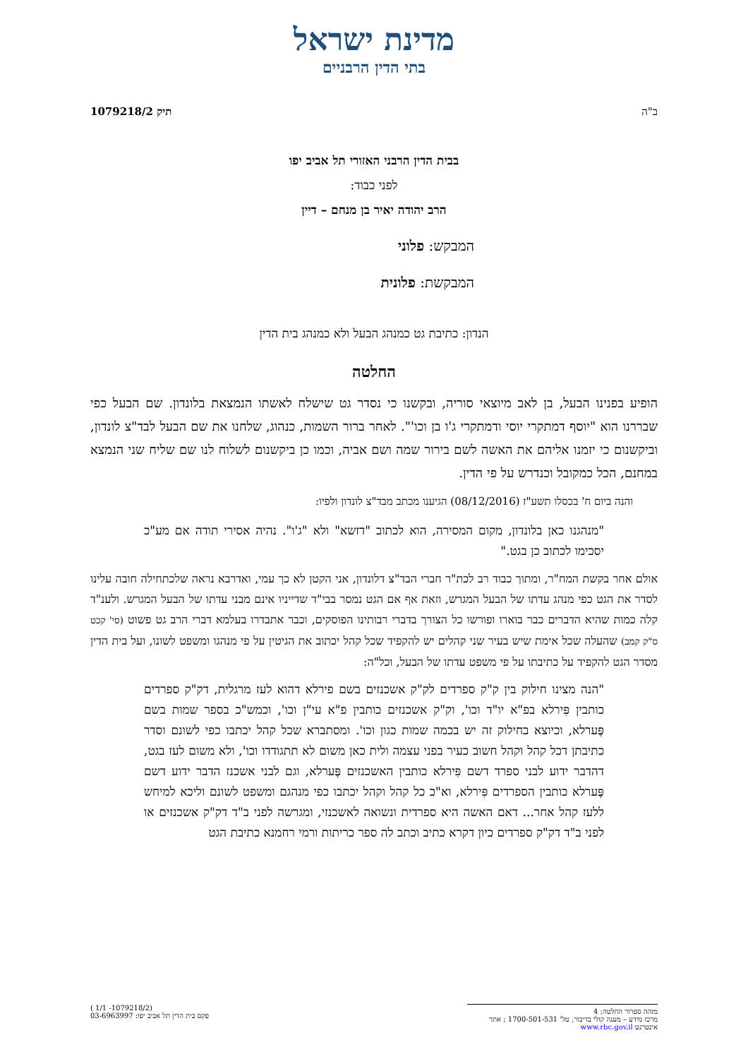מדינת ישראל
בתי הדין הרבניים
ב"ה תיק 1079218/2
בבית הדין הרבני האזורי תל אביב יפו
לפני כבוד:
הרב יהודה יאיר בן מנחם – דיין
המבקש: פלוני
המבקשת: פלונית
הנדון: כתיבת גט כמנהג הבעל ולא כמנהג בית הדין
החלטה
הופיע בפנינו הבעל, בן לאב מיוצאי סוריה, ובקשנו כי נסדר גט שישלח לאשתו הנמצאת בלונדון. שם הבעל כפי שבררנו הוא "יוסף דמתקרי יוסי ודמתקרי ג'ו בן וכו'". לאחר ברור השמות, כנהוג, שלחנו את שם הבעל לבד"צ לונדון, וביקשנום כי יזמנו אליהם את האשה לשם בירור שמה ושם אביה, וכמו כן ביקשנום לשלוח לנו שם שליח שני הנמצא במחנם, הכל כמקובל וכנדרש על פי הדין.
והנה ביום ח' בכסלו תשע"ז (08/12/2016) הגיענו מכתב מבד"צ לונדון ולפיו:
"מנהגנו כאן בלונדון, מקום המסירה, הוא לכתוב "דזשא" ולא "ג'ו". נהיה אסירי תודה אם מע"כ יסכימו לכתוב כן בגט."
אולם אחר בקשת המח"ר, ומתוך כבוד רב לכת"ר חברי הבד"צ דלונדון, אני הקטן לא כך עמי, ואדרבא נראה שלכתחילה חובה עלינו לסדר את הגט כפי מנהג עדתו של הבעל המגרש, וזאת אף אם הגט נמסר בבי"ד שדייניו אינם מבני עדתו של הבעל המגרש. ולענ"ד קלה כמות שהיא הדברים כבר בוארו ופורשו כל הצורך בדברי רבותינו הפוסקים, וכבר אתבדרו בעלמא דברי הרב גט פשוט (סי' קכט ס"ק קמב) שהעלה שכל אימת שיש בעיר שני קהלים יש להקפיד שכל קהל יכתוב את הגיטין על פי מנהגו ומשפט לשונו, ועל בית הדין מסדר הגט להקפיד על כתיבתו על פי משפט עדתו של הבעל, וכל"ה:
"הנה מצינו חילוק בין ק"ק ספרדים לק"ק אשכנזים בשם פירלא דהוא לעז מרגלית, דק"ק ספרדים כותבין פִּירלא בפ"א יו"ד וכו', וק"ק אשכנזים כותבין פ"א עי"ן וכו', וכמש"כ בספר שמות בשם פֶּערלא, וכיוצא בחילוק זה יש בכמה שמות כגון וכו'. ומסתברא שכל קהל יכתבו כפי לשונם וסדר כתיבתן דכל קהל וקהל חשוב כעיר בפני עצמה ולית כאן משום לא תתגודדו וכו', ולא משום לעז בגט, דהדבר ידוע לבני ספרד דשם פִּירלא כותבין האשכנזים פֶּערלא, וגם לבני אשכנז הדבר ידוע דשם פֶּערלא כותבין הספרדים פִּירלא, וא"כ כל קהל וקהל יכתבו כפי מנהגם ומשפט לשונם וליכא למיחש ללעז קהל אחר... דאם האשה היא ספרדית ונשואה לאשכנזי, ומגרשה לפני ב"ד דק"ק אשכנזים או לפני ב"ד דק"ק ספרדים כיון דקרא כתיב וכתב לה ספר כריתות ורמי רחמנא כתיבת הגט
מזהה ספרור החלטה: 4
מרכז מידע – מענה קולי בדיבור, טל' 1700-501-531 ; אתר אינטרנט www.rbc.gov.il
(1079218/2- 1/1 )
פקס בית הדין תל אביב יפו: 03-6963997